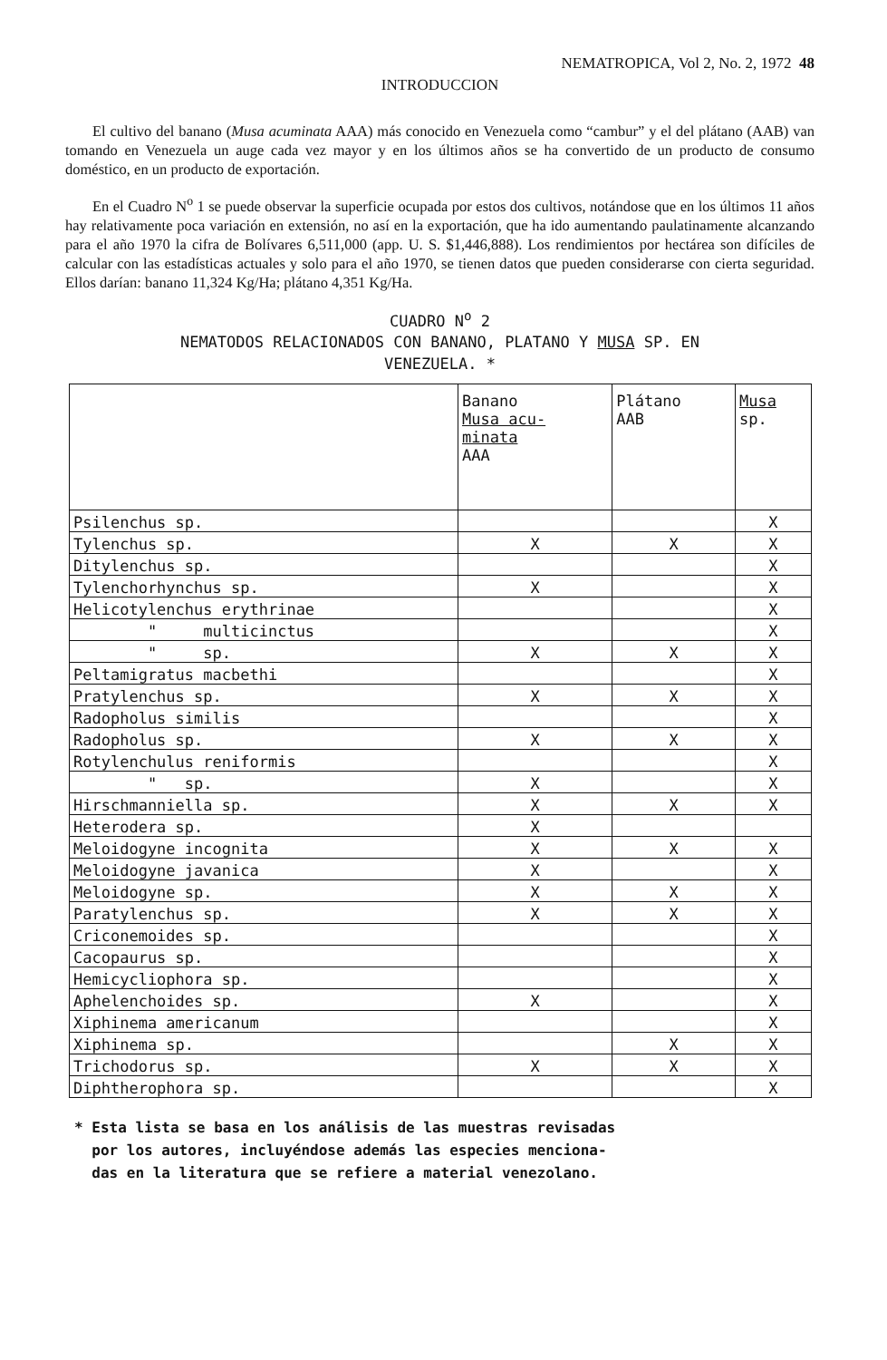NEMATROPICA, Vol 2, No. 2, 1972 48
INTRODUCCION
El cultivo del banano (Musa acuminata AAA) más conocido en Venezuela como “cambur” y el del plátano (AAB) van tomando en Venezuela un auge cada vez mayor y en los últimos años se ha convertido de un producto de consumo doméstico, en un producto de exportación.
En el Cuadro N<sup>o</sup> 1 se puede observar la superficie ocupada por estos dos cultivos, notándose que en los últimos 11 años hay relativamente poca variación en extensión, no así en la exportación, que ha ido aumentando paulatinamente alcanzando para el año 1970 la cifra de Bolívares 6,511,000 (app. U. S. $1,446,888). Los rendimientos por hectárea son difíciles de calcular con las estadísticas actuales y solo para el año 1970, se tienen datos que pueden considerarse con cierta seguridad. Ellos darían: banano 11,324 Kg/Ha; plátano 4,351 Kg/Ha.
CUADRO N<sup>o</sup> 2
NEMATODOS RELACIONADOS CON BANANO, PLATANO Y MUSA SP. EN
VENEZUELA. *
| | Banano Musa acu- minata AAA | Plátano AAB | Musa sp. |
| --- | --- | --- | --- |
| Psilenchus sp. | | | X |
| Tylenchus sp. | X | X | X |
| Ditylenchus sp. | | | X |
| Tylenchorhynchus sp. | X | | X |
| Helicotylenchus erythrinae | | | X |
| " multicinctus | | | X |
| " sp. | X | X | X |
| Peltamigratus macbethi | | | X |
| Pratylenchus sp. | X | X | X |
| Radopholus similis | | | X |
| Radopholus sp. | X | X | X |
| Rotylenchulus reniformis | | | X |
| " sp. | X | | X |
| Hirschmanniella sp. | X | X | X |
| Heterodera sp. | X | | |
| Meloidogyne incognita | X | X | X |
| Meloidogyne javanica | X | | X |
| Meloidogyne sp. | X | X | X |
| Paratylenchus sp. | X | X | X |
| Criconemoides sp. | | | X |
| Cacopaurus sp. | | | X |
| Hemicycliophora sp. | | | X |
| Aphelenchoides sp. | X | | X |
| Xiphinema americanum | | | X |
| Xiphinema sp. | | X | X |
| Trichodorus sp. | X | X | X |
| Diphtherophora sp. | | | X |
* Esta lista se basa en los análisis de las muestras revisadas
por los autores, incluyéndose además las especies menciona-
das en la literatura que se refiere a material venezolano.